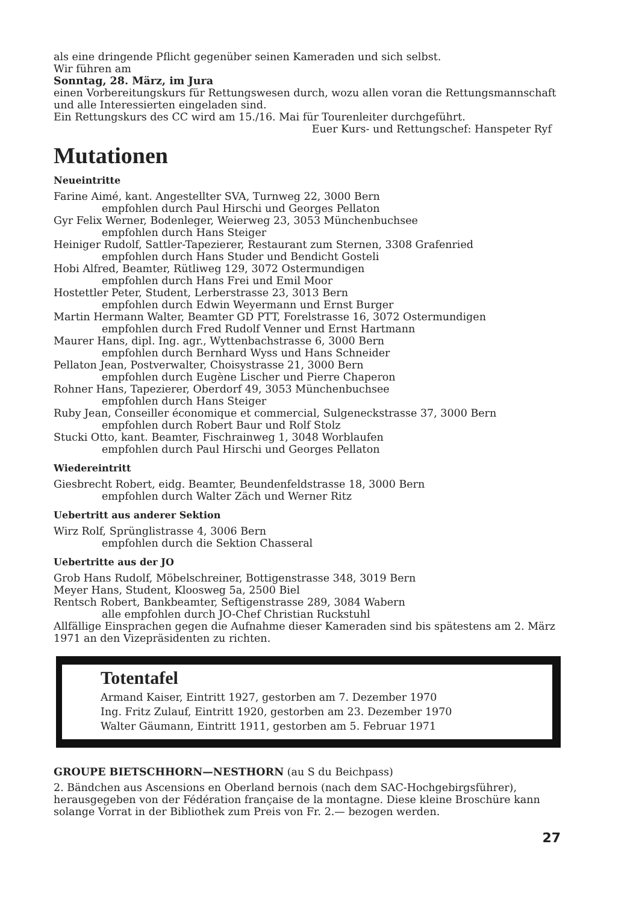als eine dringende Pflicht gegenüber seinen Kameraden und sich selbst.
Wir führen am
Sonntag, 28. März, im Jura
einen Vorbereitungskurs für Rettungswesen durch, wozu allen voran die Rettungsmannschaft und alle Interessierten eingeladen sind.
Ein Rettungskurs des CC wird am 15./16. Mai für Tourenleiter durchgeführt.
Euer Kurs- und Rettungschef: Hanspeter Ryf
Mutationen
Neueintritte
Farine Aimé, kant. Angestellter SVA, Turnweg 22, 3000 Bern
empfohlen durch Paul Hirschi und Georges Pellaton
Gyr Felix Werner, Bodenleger, Weierweg 23, 3053 Münchenbuchsee
empfohlen durch Hans Steiger
Heiniger Rudolf, Sattler-Tapezierer, Restaurant zum Sternen, 3308 Grafenried
empfohlen durch Hans Studer und Bendicht Gosteli
Hobi Alfred, Beamter, Rütliweg 129, 3072 Ostermundigen
empfohlen durch Hans Frei und Emil Moor
Hostettler Peter, Student, Lerberstrasse 23, 3013 Bern
empfohlen durch Edwin Weyermann und Ernst Burger
Martin Hermann Walter, Beamter GD PTT, Forelstrasse 16, 3072 Ostermundigen
empfohlen durch Fred Rudolf Venner und Ernst Hartmann
Maurer Hans, dipl. Ing. agr., Wyttenbachstrasse 6, 3000 Bern
empfohlen durch Bernhard Wyss und Hans Schneider
Pellaton Jean, Postverwalter, Choisystrasse 21, 3000 Bern
empfohlen durch Eugène Lischer und Pierre Chaperon
Rohner Hans, Tapezierer, Oberdorf 49, 3053 Münchenbuchsee
empfohlen durch Hans Steiger
Ruby Jean, Conseiller économique et commercial, Sulgeneckstrasse 37, 3000 Bern
empfohlen durch Robert Baur und Rolf Stolz
Stucki Otto, kant. Beamter, Fischrainweg 1, 3048 Worblaufen
empfohlen durch Paul Hirschi und Georges Pellaton
Wiedereintritt
Giesbrecht Robert, eidg. Beamter, Beundenfeldstrasse 18, 3000 Bern
empfohlen durch Walter Zäch und Werner Ritz
Uebertritt aus anderer Sektion
Wirz Rolf, Sprünglistrasse 4, 3006 Bern
empfohlen durch die Sektion Chasseral
Uebertritte aus der JO
Grob Hans Rudolf, Möbelschreiner, Bottigenstrasse 348, 3019 Bern
Meyer Hans, Student, Kloosweg 5a, 2500 Biel
Rentsch Robert, Bankbeamter, Seftigenstrasse 289, 3084 Wabern
alle empfohlen durch JO-Chef Christian Ruckstuhl
Allfällige Einsprachen gegen die Aufnahme dieser Kameraden sind bis spätestens am 2. März 1971 an den Vizepräsidenten zu richten.
Totentafel
Armand Kaiser, Eintritt 1927, gestorben am 7. Dezember 1970
Ing. Fritz Zulauf, Eintritt 1920, gestorben am 23. Dezember 1970
Walter Gäumann, Eintritt 1911, gestorben am 5. Februar 1971
GROUPE BIETSCHHORN—NESTHORN (au S du Beichpass)
2. Bändchen aus Ascensions en Oberland bernois (nach dem SAC-Hochgebirgsführer), herausgegeben von der Fédération française de la montagne. Diese kleine Broschüre kann solange Vorrat in der Bibliothek zum Preis von Fr. 2.— bezogen werden.
27